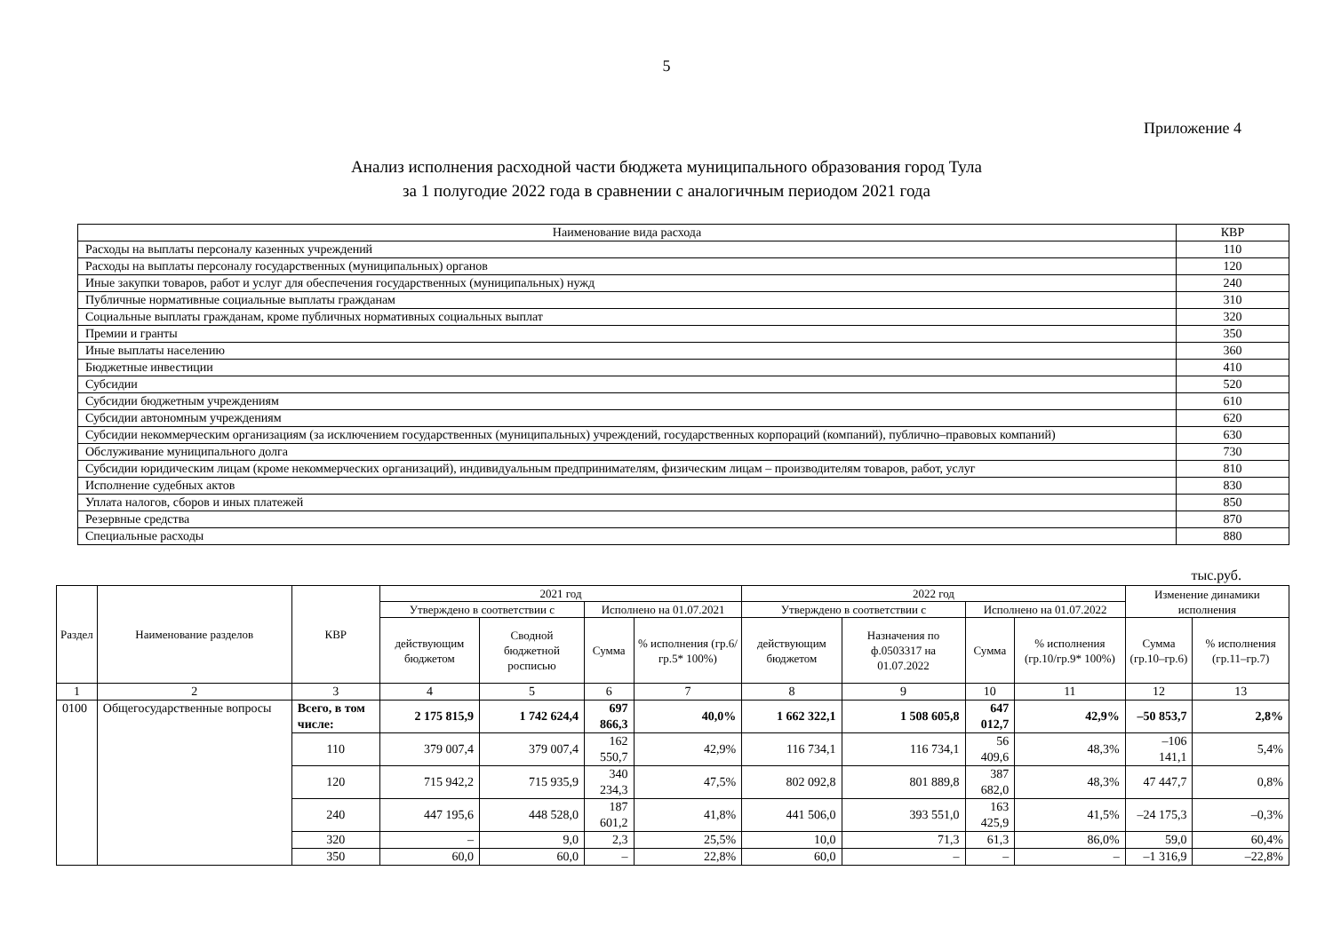5
Приложение 4
Анализ исполнения расходной части бюджета муниципального образования город Тула
за 1 полугодие 2022 года в сравнении с аналогичным периодом 2021 года
| Наименование вида расхода | КВР |
| Расходы на выплаты персоналу казенных учреждений | 110 |
| Расходы на выплаты персоналу государственных (муниципальных) органов | 120 |
| Иные закупки товаров, работ и услуг для обеспечения государственных (муниципальных) нужд | 240 |
| Публичные нормативные социальные выплаты гражданам | 310 |
| Социальные выплаты гражданам, кроме публичных нормативных социальных выплат | 320 |
| Премии и гранты | 350 |
| Иные выплаты населению | 360 |
| Бюджетные инвестиции | 410 |
| Субсидии | 520 |
| Субсидии бюджетным учреждениям | 610 |
| Субсидии автономным учреждениям | 620 |
| Субсидии некоммерческим организациям (за исключением государственных (муниципальных) учреждений, государственных корпораций (компаний), публично–правовых компаний) | 630 |
| Обслуживание муниципального долга | 730 |
| Субсидии юридическим лицам (кроме некоммерческих организаций), индивидуальным предпринимателям, физическим лицам – производителям товаров, работ, услуг | 810 |
| Исполнение судебных актов | 830 |
| Уплата налогов, сборов и иных платежей | 850 |
| Резервные средства | 870 |
| Специальные расходы | 880 |
тыс.руб.
| Раздел | Наименование разделов | КВР | 2021 год | | | | 2022 год | | | | Изменение динамики исполнения | |
| --- | --- | --- | --- | --- | --- | --- | --- | --- | --- | --- | --- | --- |
| | | | Утверждено в соответствии с | | Исполнено на 01.07.2021 | | Утверждено в соответствии с | | Исполнено на 01.07.2022 | | | |
| | | | действующим бюджетом | Сводной бюджетной росписью | Сумма | % исполнения (гр.6/гр.5* 100%) | действующим бюджетом | Назначения по ф.0503317 на 01.07.2022 | Сумма | % исполнения (гр.10/гр.9* 100%) | Сумма (гр.10–гр.6) | % исполнения (гр.11–гр.7) |
| 1 | 2 | 3 | 4 | 5 | 6 | 7 | 8 | 9 | 10 | 11 | 12 | 13 |
| 0100 | Общегосударственные вопросы | Всего, в том числе: | 2 175 815,9 | 1 742 624,4 | 697 866,3 | 40,0% | 1 662 322,1 | 1 508 605,8 | 647 012,7 | 42,9% | –50 853,7 | 2,8% |
| | | 110 | 379 007,4 | 379 007,4 | 162 550,7 | 42,9% | 116 734,1 | 116 734,1 | 56 409,6 | 48,3% | –106 141,1 | 5,4% |
| | | 120 | 715 942,2 | 715 935,9 | 340 234,3 | 47,5% | 802 092,8 | 801 889,8 | 387 682,0 | 48,3% | 47 447,7 | 0,8% |
| | | 240 | 447 195,6 | 448 528,0 | 187 601,2 | 41,8% | 441 506,0 | 393 551,0 | 163 425,9 | 41,5% | –24 175,3 | –0,3% |
| | | 320 | – | 9,0 | 2,3 | 25,5% | 10,0 | 71,3 | 61,3 | 86,0% | 59,0 | 60,4% |
| | | 350 | 60,0 | 60,0 | – | 22,8% | 60,0 | – | – | – | –1 316,9 | –22,8% |